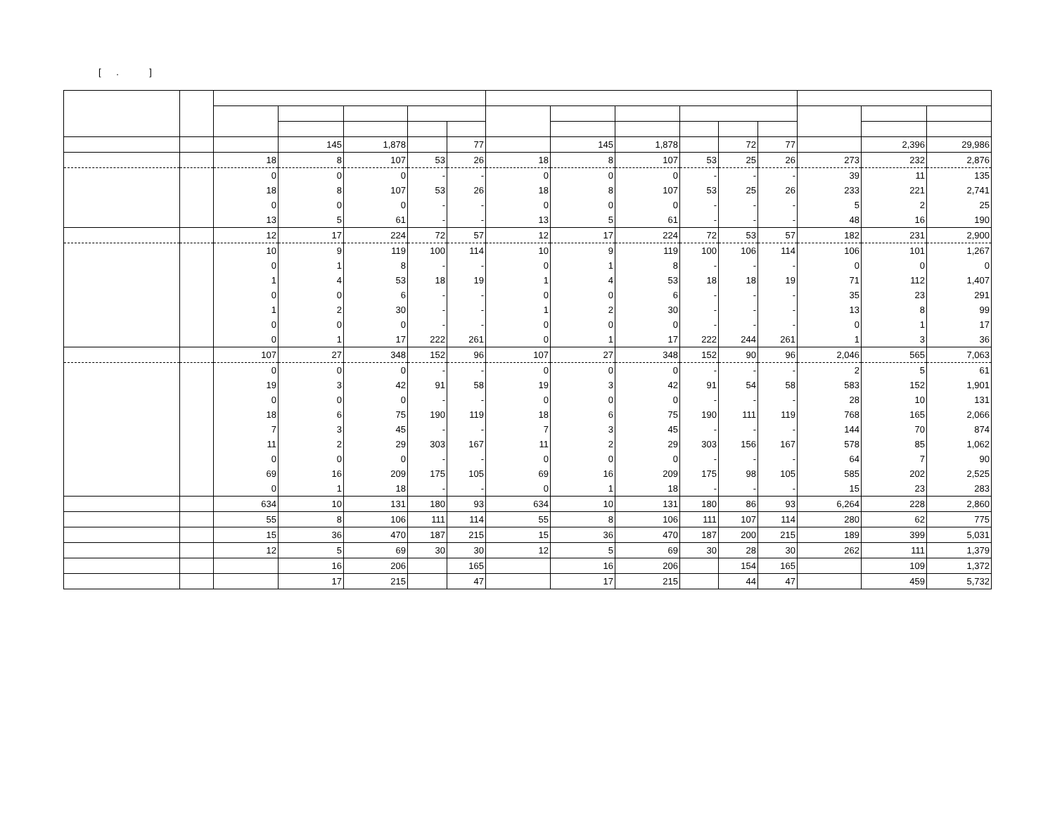[ . ]
| | | | 145 | 1,878 | | 77 | | 145 | 1,878 | | 72 | 77 | | 2,396 | 29,986 |
| | | 18 | 8 | 107 | 53 | 26 | 18 | 8 | 107 | 53 | 25 | 26 | 273 | 232 | 2,876 |
| | | 0 | 0 | 0 | - | - | 0 | 0 | 0 | - | - | - | 39 | 11 | 135 |
| | | 18 | 8 | 107 | 53 | 26 | 18 | 8 | 107 | 53 | 25 | 26 | 233 | 221 | 2,741 |
| | | 0 | 0 | 0 | - | - | 0 | 0 | 0 | - | - | - | 5 | 2 | 25 |
| | | 13 | 5 | 61 | - | - | 13 | 5 | 61 | - | - | - | 48 | 16 | 190 |
| | | 12 | 17 | 224 | 72 | 57 | 12 | 17 | 224 | 72 | 53 | 57 | 182 | 231 | 2,900 |
| | | 10 | 9 | 119 | 100 | 114 | 10 | 9 | 119 | 100 | 106 | 114 | 106 | 101 | 1,267 |
| | | 0 | 1 | 8 | - | - | 0 | 1 | 8 | - | - | - | 0 | 0 | 0 |
| | | 1 | 4 | 53 | 18 | 19 | 1 | 4 | 53 | 18 | 18 | 19 | 71 | 112 | 1,407 |
| | | 0 | 0 | 6 | - | - | 0 | 0 | 6 | - | - | - | 35 | 23 | 291 |
| | | 1 | 2 | 30 | - | - | 1 | 2 | 30 | - | - | - | 13 | 8 | 99 |
| | | 0 | 0 | 0 | - | - | 0 | 0 | 0 | - | - | - | 0 | 1 | 17 |
| | | 0 | 1 | 17 | 222 | 261 | 0 | 1 | 17 | 222 | 244 | 261 | 1 | 3 | 36 |
| | | 107 | 27 | 348 | 152 | 96 | 107 | 27 | 348 | 152 | 90 | 96 | 2,046 | 565 | 7,063 |
| | | 0 | 0 | 0 | - | - | 0 | 0 | 0 | - | - | - | 2 | 5 | 61 |
| | | 19 | 3 | 42 | 91 | 58 | 19 | 3 | 42 | 91 | 54 | 58 | 583 | 152 | 1,901 |
| | | 0 | 0 | 0 | - | - | 0 | 0 | 0 | - | - | - | 28 | 10 | 131 |
| | | 18 | 6 | 75 | 190 | 119 | 18 | 6 | 75 | 190 | 111 | 119 | 768 | 165 | 2,066 |
| | | 7 | 3 | 45 | - | - | 7 | 3 | 45 | - | - | - | 144 | 70 | 874 |
| | | 11 | 2 | 29 | 303 | 167 | 11 | 2 | 29 | 303 | 156 | 167 | 578 | 85 | 1,062 |
| | | 0 | 0 | 0 | - | - | 0 | 0 | 0 | - | - | - | 64 | 7 | 90 |
| | | 69 | 16 | 209 | 175 | 105 | 69 | 16 | 209 | 175 | 98 | 105 | 585 | 202 | 2,525 |
| | | 0 | 1 | 18 | - | - | 0 | 1 | 18 | - | - | - | 15 | 23 | 283 |
| | | 634 | 10 | 131 | 180 | 93 | 634 | 10 | 131 | 180 | 86 | 93 | 6,264 | 228 | 2,860 |
| | | 55 | 8 | 106 | 111 | 114 | 55 | 8 | 106 | 111 | 107 | 114 | 280 | 62 | 775 |
| | | 15 | 36 | 470 | 187 | 215 | 15 | 36 | 470 | 187 | 200 | 215 | 189 | 399 | 5,031 |
| | | 12 | 5 | 69 | 30 | 30 | 12 | 5 | 69 | 30 | 28 | 30 | 262 | 111 | 1,379 |
| | | | 16 | 206 | | 165 | | 16 | 206 | | 154 | 165 | | 109 | 1,372 |
| | | | 17 | 215 | | 47 | | 17 | 215 | | 44 | 47 | | 459 | 5,732 |